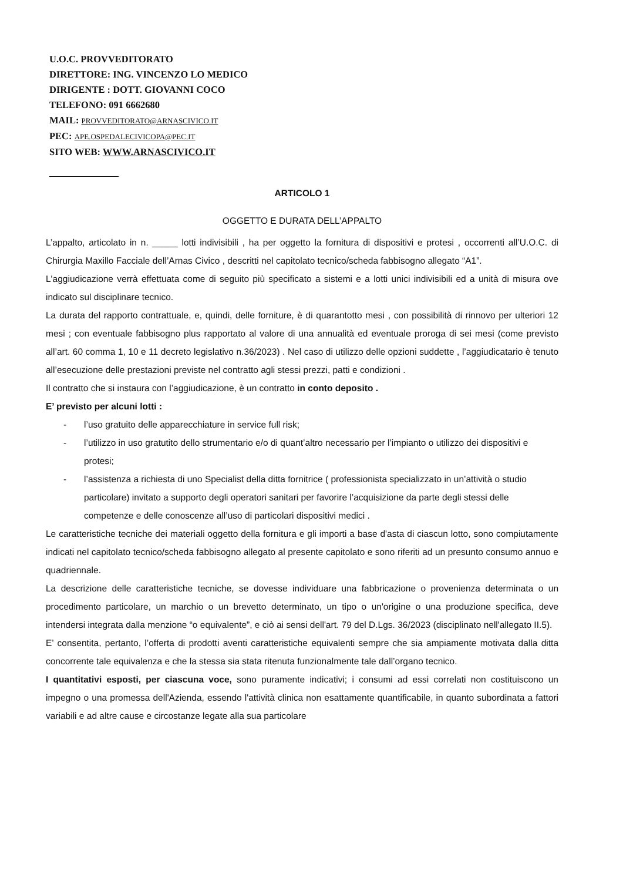U.O.C. PROVVEDITORATO
DIRETTORE: ING. VINCENZO LO MEDICO
DIRIGENTE : DOTT. GIOVANNI COCO
TELEFONO: 091 6662680
MAIL: PROVVEDITORATO@ARNASCIVICO.IT
PEC: APE.OSPEDALECIVICOPA@PEC.IT
SITO WEB: WWW.ARNASCIVICO.IT
ARTICOLO 1
OGGETTO E DURATA DELL’APPALTO
L’appalto, articolato in n. _____ lotti indivisibili , ha per oggetto la fornitura di dispositivi e protesi , occorrenti all’U.O.C. di Chirurgia Maxillo Facciale dell’Arnas Civico , descritti nel capitolato tecnico/scheda fabbisogno allegato “A1”.
L'aggiudicazione verrà effettuata come di seguito più specificato a sistemi e a lotti unici indivisibili ed a unità di misura ove indicato sul disciplinare tecnico.
La durata del rapporto contrattuale, e, quindi, delle forniture, è di quarantotto mesi , con possibilità di rinnovo per ulteriori 12 mesi ; con eventuale fabbisogno plus rapportato al valore di una annualità ed eventuale proroga di sei mesi (come previsto all’art. 60 comma 1, 10 e 11 decreto legislativo n.36/2023) . Nel caso di utilizzo delle opzioni suddette , l’aggiudicatario è tenuto all’esecuzione delle prestazioni previste nel contratto agli stessi prezzi, patti e condizioni .
Il contratto che si instaura con l’aggiudicazione, è un contratto in conto deposito .
E’ previsto per alcuni lotti :
- l’uso gratuito delle apparecchiature in service full risk;
- l’utilizzo in uso gratutito dello strumentario e/o di quant’altro necessario per l’impianto o utilizzo dei dispositivi e protesi;
- l’assistenza a richiesta di uno Specialist della ditta fornitrice ( professionista specializzato in un’attività o studio particolare) invitato a supporto degli operatori sanitari per favorire l’acquisizione da parte degli stessi delle competenze e delle conoscenze all’uso di particolari dispositivi medici .
Le caratteristiche tecniche dei materiali oggetto della fornitura e gli importi a base d'asta di ciascun lotto, sono compiutamente indicati nel capitolato tecnico/scheda fabbisogno allegato al presente capitolato e sono riferiti ad un presunto consumo annuo e quadriennale.
La descrizione delle caratteristiche tecniche, se dovesse individuare una fabbricazione o provenienza determinata o un procedimento particolare, un marchio o un brevetto determinato, un tipo o un'origine o una produzione specifica, deve intendersi integrata dalla menzione “o equivalente”, e ciò ai sensi dell'art. 79 del D.Lgs. 36/2023 (disciplinato nell'allegato II.5).
E’ consentita, pertanto, l’offerta di prodotti aventi caratteristiche equivalenti sempre che sia ampiamente motivata dalla ditta concorrente tale equivalenza e che la stessa sia stata ritenuta funzionalmente tale dall’organo tecnico.
I quantitativi esposti, per ciascuna voce, sono puramente indicativi; i consumi ad essi correlati non costituiscono un impegno o una promessa dell'Azienda, essendo l'attività clinica non esattamente quantificabile, in quanto subordinata a fattori variabili e ad altre cause e circostanze legate alla sua particolare